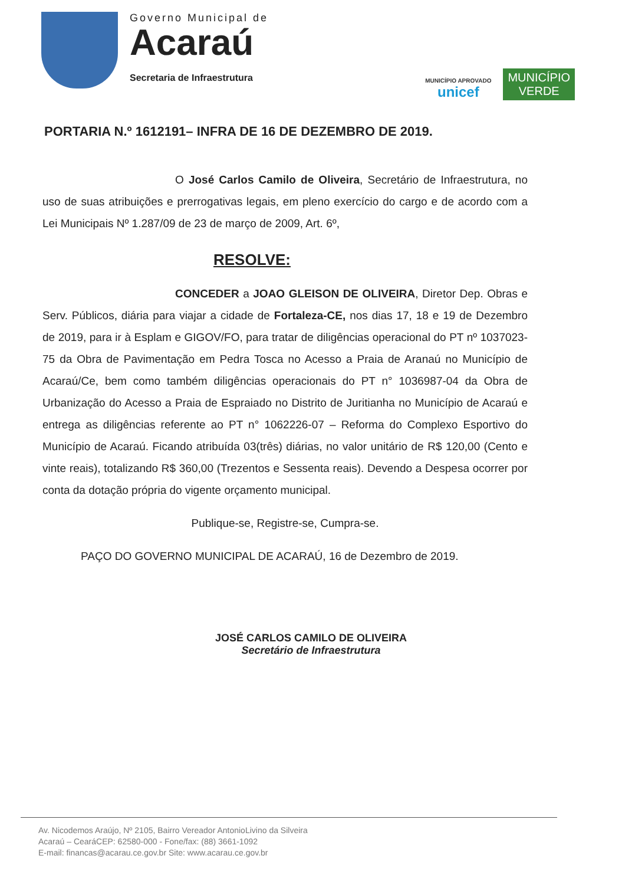Governo Municipal de
Acaraú
Secretaria de Infraestrutura
MUNICÍPIO APROVADO
unicef
MUNICÍPIO
VERDE
PORTARIA N.º 1612191– INFRA DE 16 DE DEZEMBRO DE 2019.
O José Carlos Camilo de Oliveira, Secretário de Infraestrutura, no uso de suas atribuições e prerrogativas legais, em pleno exercício do cargo e de acordo com a Lei Municipais Nº 1.287/09 de 23 de março de 2009, Art. 6º,
RESOLVE:
CONCEDER a JOAO GLEISON DE OLIVEIRA, Diretor Dep. Obras e Serv. Públicos, diária para viajar a cidade de Fortaleza-CE, nos dias 17, 18 e 19 de Dezembro de 2019, para ir à Esplam e GIGOV/FO, para tratar de diligências operacional do PT nº 1037023-75 da Obra de Pavimentação em Pedra Tosca no Acesso a Praia de Aranaú no Município de Acaraú/Ce, bem como também diligências operacionais do PT n° 1036987-04 da Obra de Urbanização do Acesso a Praia de Espraiado no Distrito de Juritianha no Município de Acaraú e entrega as diligências referente ao PT n° 1062226-07 – Reforma do Complexo Esportivo do Município de Acaraú. Ficando atribuída 03(três) diárias, no valor unitário de R$ 120,00 (Cento e vinte reais), totalizando R$ 360,00 (Trezentos e Sessenta reais). Devendo a Despesa ocorrer por conta da dotação própria do vigente orçamento municipal.
Publique-se, Registre-se, Cumpra-se.
PAÇO DO GOVERNO MUNICIPAL DE ACARAÚ, 16 de Dezembro de 2019.
JOSÉ CARLOS CAMILO DE OLIVEIRA
Secretário de Infraestrutura
Av. Nicodemos Araújo, Nº 2105, Bairro Vereador AntonioLivino da Silveira
Acaraú – CearáCEP: 62580-000 - Fone/fax: (88) 3661-1092
E-mail: financas@acarau.ce.gov.br Site: www.acarau.ce.gov.br